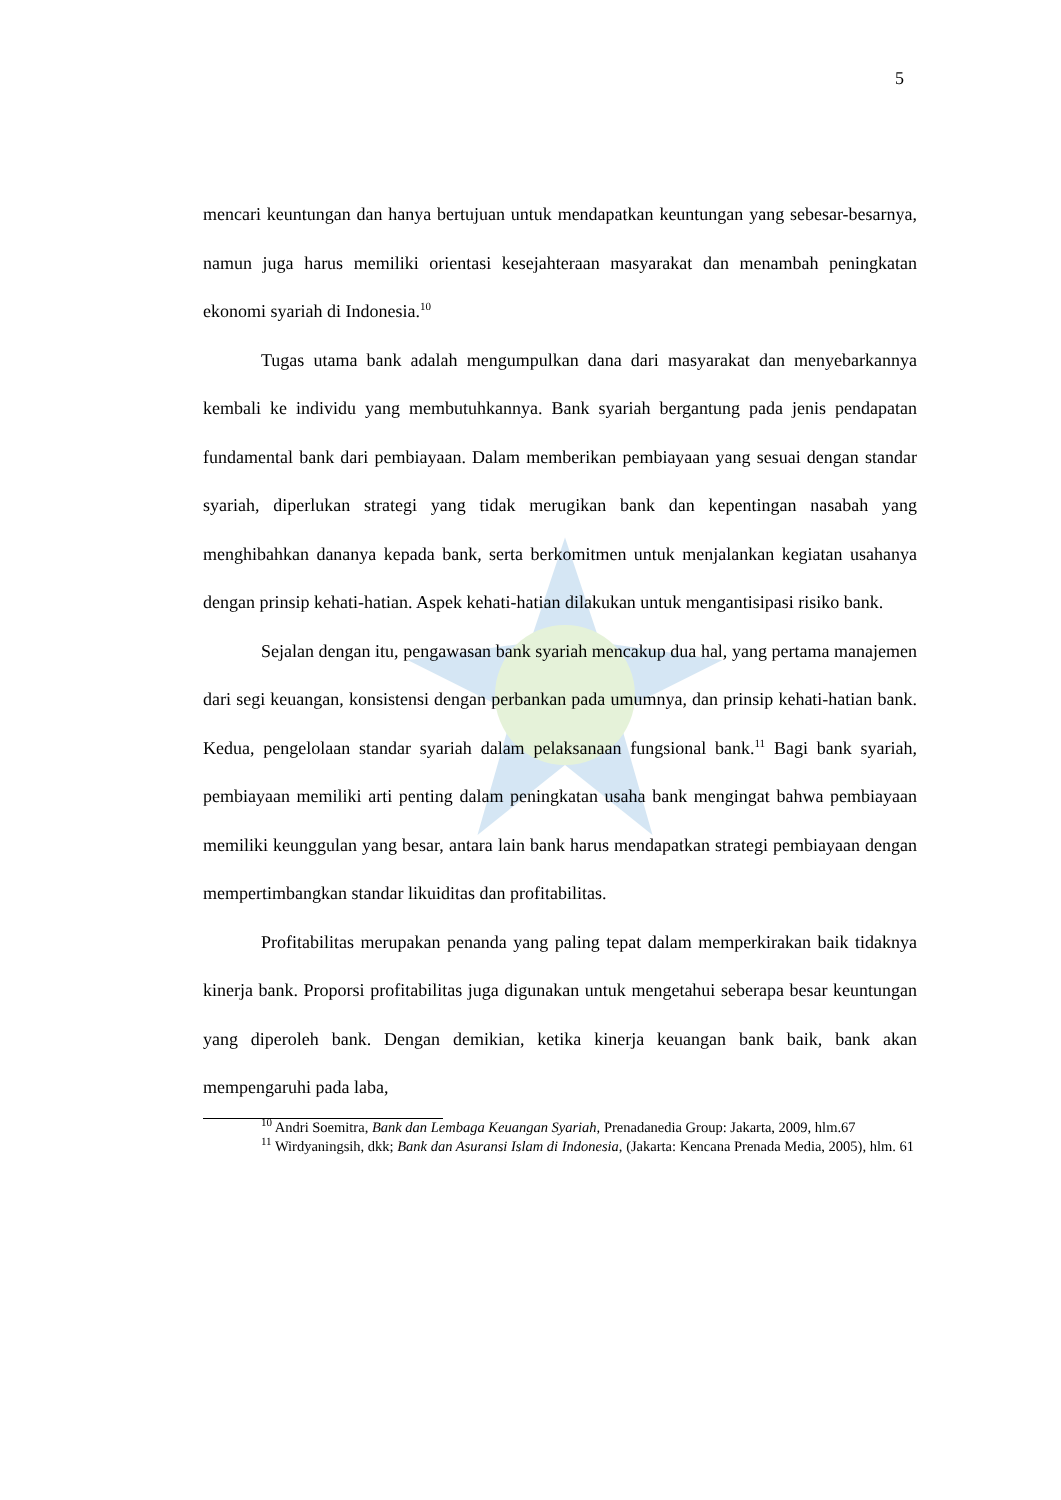5
mencari keuntungan dan hanya bertujuan untuk mendapatkan keuntungan yang sebesar-besarnya, namun juga harus memiliki orientasi kesejahteraan masyarakat dan menambah peningkatan ekonomi syariah di Indonesia.<sup>10</sup>
Tugas utama bank adalah mengumpulkan dana dari masyarakat dan menyebarkannya kembali ke individu yang membutuhkannya. Bank syariah bergantung pada jenis pendapatan fundamental bank dari pembiayaan. Dalam memberikan pembiayaan yang sesuai dengan standar syariah, diperlukan strategi yang tidak merugikan bank dan kepentingan nasabah yang menghibahkan dananya kepada bank, serta berkomitmen untuk menjalankan kegiatan usahanya dengan prinsip kehati-hatian. Aspek kehati-hatian dilakukan untuk mengantisipasi risiko bank.
Sejalan dengan itu, pengawasan bank syariah mencakup dua hal, yang pertama manajemen dari segi keuangan, konsistensi dengan perbankan pada umumnya, dan prinsip kehati-hatian bank. Kedua, pengelolaan standar syariah dalam pelaksanaan fungsional bank.<sup>11</sup> Bagi bank syariah, pembiayaan memiliki arti penting dalam peningkatan usaha bank mengingat bahwa pembiayaan memiliki keunggulan yang besar, antara lain bank harus mendapatkan strategi pembiayaan dengan mempertimbangkan standar likuiditas dan profitabilitas.
Profitabilitas merupakan penanda yang paling tepat dalam memperkirakan baik tidaknya kinerja bank. Proporsi profitabilitas juga digunakan untuk mengetahui seberapa besar keuntungan yang diperoleh bank. Dengan demikian, ketika kinerja keuangan bank baik, bank akan mempengaruhi pada laba,
<sup>10</sup> Andri Soemitra, Bank dan Lembaga Keuangan Syariah, Prenadanedia Group: Jakarta, 2009, hlm.67
<sup>11</sup> Wirdyaningsih, dkk; Bank dan Asuransi Islam di Indonesia, (Jakarta: Kencana Prenada Media, 2005), hlm. 61